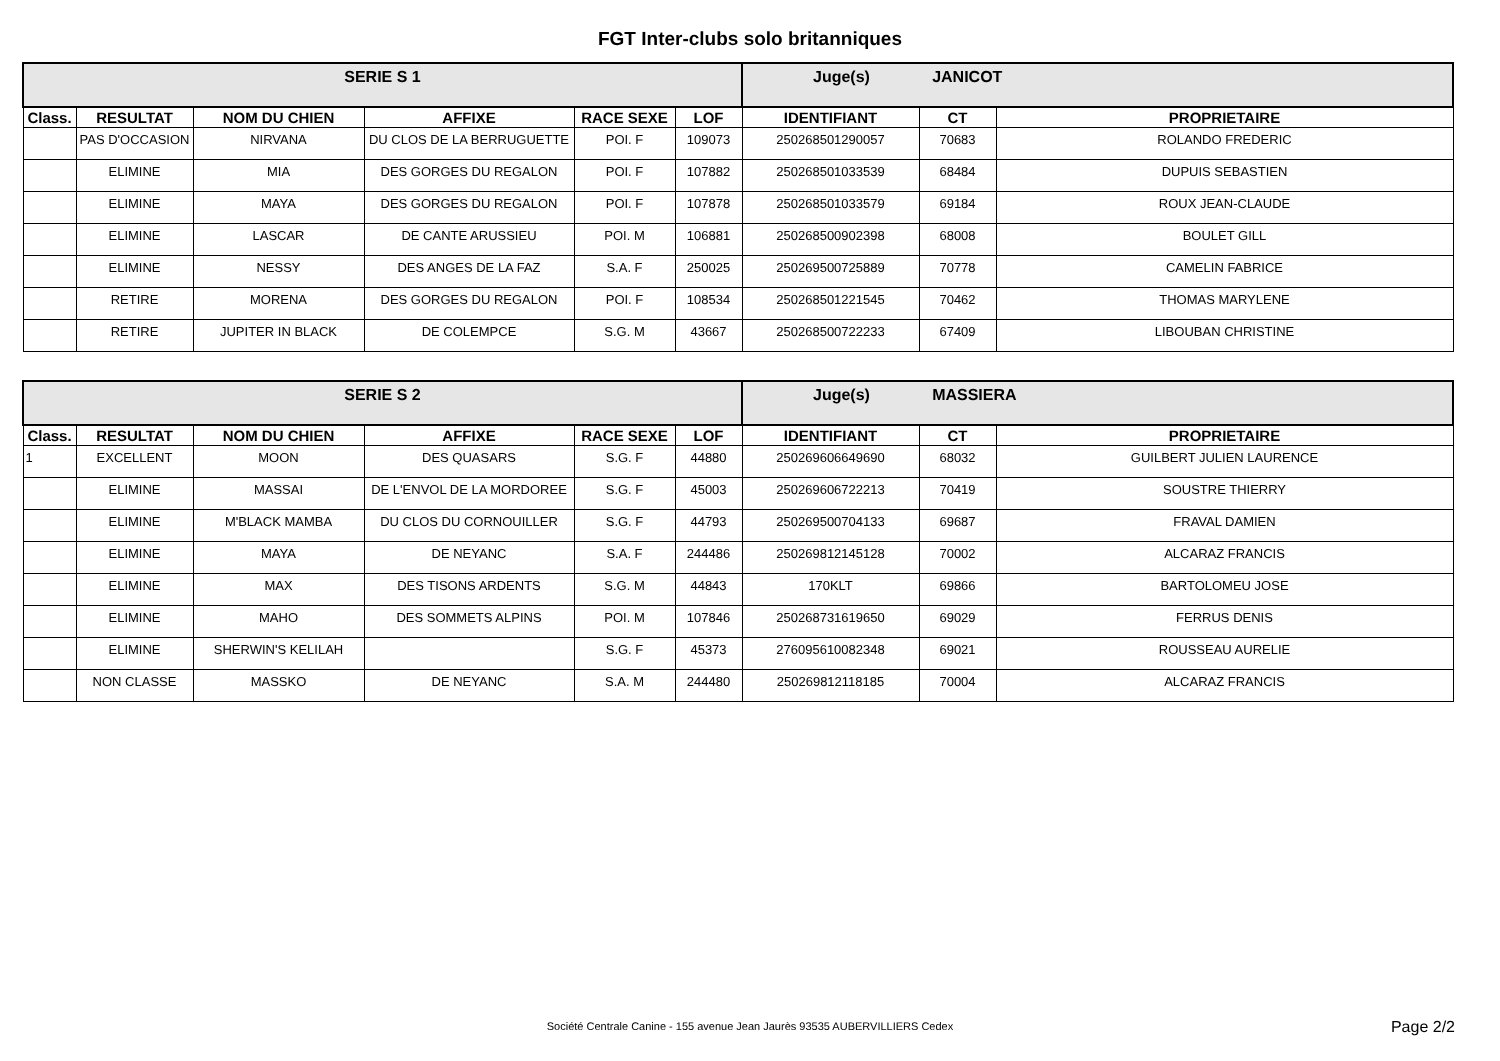FGT Inter-clubs solo britanniques
| SERIE S 1 | | | | | | Juge(s) JANICOT | | |
| Class. | RESULTAT | NOM DU CHIEN | AFFIXE | RACE SEXE | LOF | IDENTIFIANT | CT | PROPRIETAIRE |
| | PAS D'OCCASION | NIRVANA | DU CLOS DE LA BERRUGUETTE | POI. F | 109073 | 250268501290057 | 70683 | ROLANDO FREDERIC |
| | ELIMINE | MIA | DES GORGES DU REGALON | POI. F | 107882 | 250268501033539 | 68484 | DUPUIS SEBASTIEN |
| | ELIMINE | MAYA | DES GORGES DU REGALON | POI. F | 107878 | 250268501033579 | 69184 | ROUX JEAN-CLAUDE |
| | ELIMINE | LASCAR | DE CANTE ARUSSIEU | POI. M | 106881 | 250268500902398 | 68008 | BOULET GILL |
| | ELIMINE | NESSY | DES ANGES DE LA FAZ | S.A. F | 250025 | 250269500725889 | 70778 | CAMELIN FABRICE |
| | RETIRE | MORENA | DES GORGES DU REGALON | POI. F | 108534 | 250268501221545 | 70462 | THOMAS MARYLENE |
| | RETIRE | JUPITER IN BLACK | DE COLEMPCE | S.G. M | 43667 | 250268500722233 | 67409 | LIBOUBAN CHRISTINE |
| SERIE S 2 | | | | | | Juge(s) MASSIERA | | |
| Class. | RESULTAT | NOM DU CHIEN | AFFIXE | RACE SEXE | LOF | IDENTIFIANT | CT | PROPRIETAIRE |
| 1 | EXCELLENT | MOON | DES QUASARS | S.G. F | 44880 | 250269606649690 | 68032 | GUILBERT JULIEN LAURENCE |
| | ELIMINE | MASSAI | DE L'ENVOL DE LA MORDOREE | S.G. F | 45003 | 250269606722213 | 70419 | SOUSTRE THIERRY |
| | ELIMINE | M'BLACK MAMBA | DU CLOS DU CORNOUILLER | S.G. F | 44793 | 250269500704133 | 69687 | FRAVAL DAMIEN |
| | ELIMINE | MAYA | DE NEYANC | S.A. F | 244486 | 250269812145128 | 70002 | ALCARAZ FRANCIS |
| | ELIMINE | MAX | DES TISONS ARDENTS | S.G. M | 44843 | 170KLT | 69866 | BARTOLOMEU JOSE |
| | ELIMINE | MAHO | DES SOMMETS ALPINS | POI. M | 107846 | 250268731619650 | 69029 | FERRUS DENIS |
| | ELIMINE | SHERWIN'S KELILAH | | S.G. F | 45373 | 276095610082348 | 69021 | ROUSSEAU AURELIE |
| | NON CLASSE | MASSKO | DE NEYANC | S.A. M | 244480 | 250269812118185 | 70004 | ALCARAZ FRANCIS |
Société Centrale Canine - 155 avenue Jean Jaurès 93535 AUBERVILLIERS Cedex Page 2/2